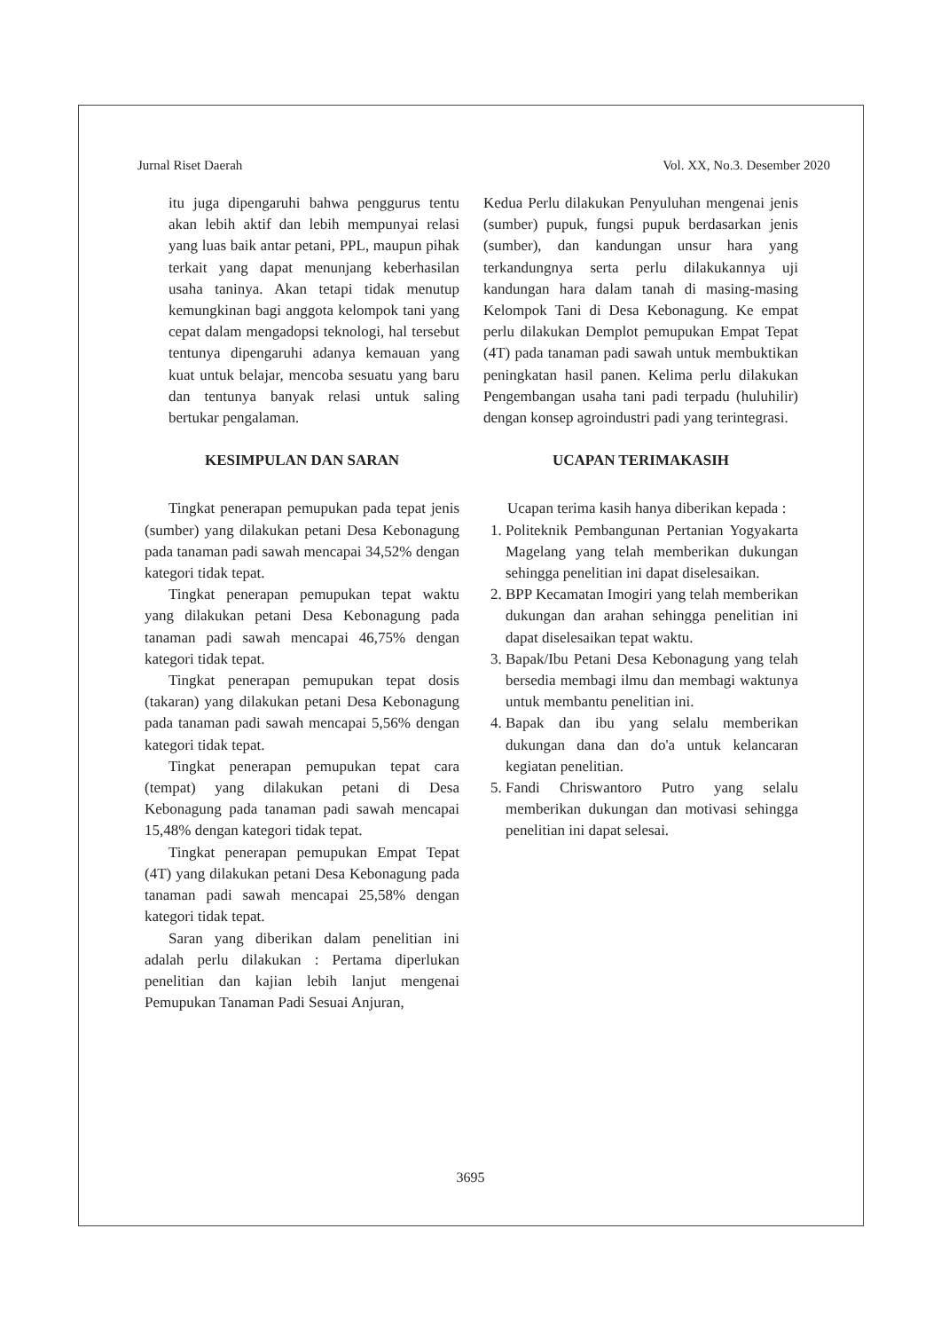Jurnal Riset Daerah Vol. XX, No.3. Desember 2020
itu juga dipengaruhi bahwa penggurus tentu akan lebih aktif dan lebih mempunyai relasi yang luas baik antar petani, PPL, maupun pihak terkait yang dapat menunjang keberhasilan usaha taninya. Akan tetapi tidak menutup kemungkinan bagi anggota kelompok tani yang cepat dalam mengadopsi teknologi, hal tersebut tentunya dipengaruhi adanya kemauan yang kuat untuk belajar, mencoba sesuatu yang baru dan tentunya banyak relasi untuk saling bertukar pengalaman.
KESIMPULAN DAN SARAN
Tingkat penerapan pemupukan pada tepat jenis (sumber) yang dilakukan petani Desa Kebonagung pada tanaman padi sawah mencapai 34,52% dengan kategori tidak tepat.
Tingkat penerapan pemupukan tepat waktu yang dilakukan petani Desa Kebonagung pada tanaman padi sawah mencapai 46,75% dengan kategori tidak tepat.
Tingkat penerapan pemupukan tepat dosis (takaran) yang dilakukan petani Desa Kebonagung pada tanaman padi sawah mencapai 5,56% dengan kategori tidak tepat.
Tingkat penerapan pemupukan tepat cara (tempat) yang dilakukan petani di Desa Kebonagung pada tanaman padi sawah mencapai 15,48% dengan kategori tidak tepat.
Tingkat penerapan pemupukan Empat Tepat (4T) yang dilakukan petani Desa Kebonagung pada tanaman padi sawah mencapai 25,58% dengan kategori tidak tepat.
Saran yang diberikan dalam penelitian ini adalah perlu dilakukan : Pertama diperlukan penelitian dan kajian lebih lanjut mengenai Pemupukan Tanaman Padi Sesuai Anjuran,
Kedua Perlu dilakukan Penyuluhan mengenai jenis (sumber) pupuk, fungsi pupuk berdasarkan jenis (sumber), dan kandungan unsur hara yang terkandungnya serta perlu dilakukannya uji kandungan hara dalam tanah di masing-masing Kelompok Tani di Desa Kebonagung. Ke empat perlu dilakukan Demplot pemupukan Empat Tepat (4T) pada tanaman padi sawah untuk membuktikan peningkatan hasil panen. Kelima perlu dilakukan Pengembangan usaha tani padi terpadu (huluhilir) dengan konsep agroindustri padi yang terintegrasi.
UCAPAN TERIMAKASIH
Ucapan terima kasih hanya diberikan kepada :
1. Politeknik Pembangunan Pertanian Yogyakarta Magelang yang telah memberikan dukungan sehingga penelitian ini dapat diselesaikan.
2. BPP Kecamatan Imogiri yang telah memberikan dukungan dan arahan sehingga penelitian ini dapat diselesaikan tepat waktu.
3. Bapak/Ibu Petani Desa Kebonagung yang telah bersedia membagi ilmu dan membagi waktunya untuk membantu penelitian ini.
4. Bapak dan ibu yang selalu memberikan dukungan dana dan do'a untuk kelancaran kegiatan penelitian.
5. Fandi Chriswantoro Putro yang selalu memberikan dukungan dan motivasi sehingga penelitian ini dapat selesai.
3695